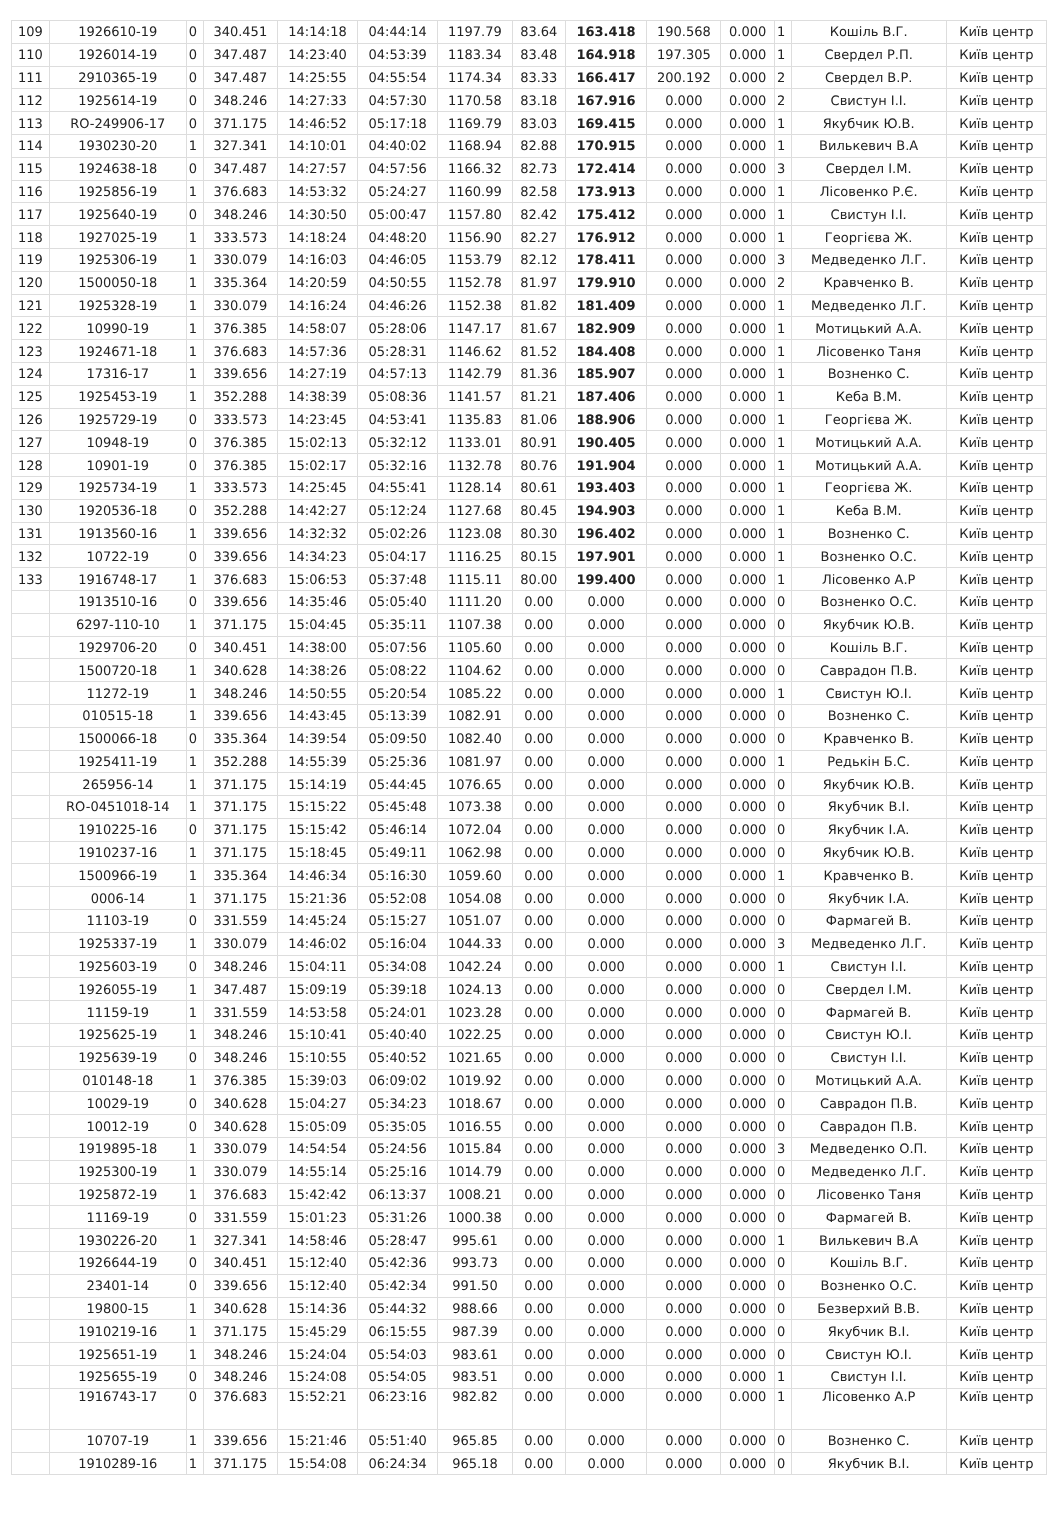| 109 | 1926610-19 | 0 | 340.451 | 14:14:18 | 04:44:14 | 1197.79 | 83.64 | 163.418 | 190.568 | 0.000 | 1 | Кошіль В.Г. | Київ центр |
| 110 | 1926014-19 | 0 | 347.487 | 14:23:40 | 04:53:39 | 1183.34 | 83.48 | 164.918 | 197.305 | 0.000 | 1 | Свердел Р.П. | Київ центр |
| 111 | 2910365-19 | 0 | 347.487 | 14:25:55 | 04:55:54 | 1174.34 | 83.33 | 166.417 | 200.192 | 0.000 | 2 | Свердел В.Р. | Київ центр |
| 112 | 1925614-19 | 0 | 348.246 | 14:27:33 | 04:57:30 | 1170.58 | 83.18 | 167.916 | 0.000 | 0.000 | 2 | Свистун І.І. | Київ центр |
| 113 | RO-249906-17 | 0 | 371.175 | 14:46:52 | 05:17:18 | 1169.79 | 83.03 | 169.415 | 0.000 | 0.000 | 1 | Якубчик Ю.В. | Київ центр |
| 114 | 1930230-20 | 1 | 327.341 | 14:10:01 | 04:40:02 | 1168.94 | 82.88 | 170.915 | 0.000 | 0.000 | 1 | Вилькевич В.А | Київ центр |
| 115 | 1924638-18 | 0 | 347.487 | 14:27:57 | 04:57:56 | 1166.32 | 82.73 | 172.414 | 0.000 | 0.000 | 3 | Свердел І.М. | Київ центр |
| 116 | 1925856-19 | 1 | 376.683 | 14:53:32 | 05:24:27 | 1160.99 | 82.58 | 173.913 | 0.000 | 0.000 | 1 | Лісовенко Р.Є. | Київ центр |
| 117 | 1925640-19 | 0 | 348.246 | 14:30:50 | 05:00:47 | 1157.80 | 82.42 | 175.412 | 0.000 | 0.000 | 1 | Свистун І.І. | Київ центр |
| 118 | 1927025-19 | 1 | 333.573 | 14:18:24 | 04:48:20 | 1156.90 | 82.27 | 176.912 | 0.000 | 0.000 | 1 | Георгієва Ж. | Київ центр |
| 119 | 1925306-19 | 1 | 330.079 | 14:16:03 | 04:46:05 | 1153.79 | 82.12 | 178.411 | 0.000 | 0.000 | 3 | Медведенко Л.Г. | Київ центр |
| 120 | 1500050-18 | 1 | 335.364 | 14:20:59 | 04:50:55 | 1152.78 | 81.97 | 179.910 | 0.000 | 0.000 | 2 | Кравченко В. | Київ центр |
| 121 | 1925328-19 | 1 | 330.079 | 14:16:24 | 04:46:26 | 1152.38 | 81.82 | 181.409 | 0.000 | 0.000 | 1 | Медведенко Л.Г. | Київ центр |
| 122 | 10990-19 | 1 | 376.385 | 14:58:07 | 05:28:06 | 1147.17 | 81.67 | 182.909 | 0.000 | 0.000 | 1 | Мотицький А.А. | Київ центр |
| 123 | 1924671-18 | 1 | 376.683 | 14:57:36 | 05:28:31 | 1146.62 | 81.52 | 184.408 | 0.000 | 0.000 | 1 | Лісовенко Таня | Київ центр |
| 124 | 17316-17 | 1 | 339.656 | 14:27:19 | 04:57:13 | 1142.79 | 81.36 | 185.907 | 0.000 | 0.000 | 1 | Возненко С. | Київ центр |
| 125 | 1925453-19 | 1 | 352.288 | 14:38:39 | 05:08:36 | 1141.57 | 81.21 | 187.406 | 0.000 | 0.000 | 1 | Кеба В.М. | Київ центр |
| 126 | 1925729-19 | 0 | 333.573 | 14:23:45 | 04:53:41 | 1135.83 | 81.06 | 188.906 | 0.000 | 0.000 | 1 | Георгієва Ж. | Київ центр |
| 127 | 10948-19 | 0 | 376.385 | 15:02:13 | 05:32:12 | 1133.01 | 80.91 | 190.405 | 0.000 | 0.000 | 1 | Мотицький А.А. | Київ центр |
| 128 | 10901-19 | 0 | 376.385 | 15:02:17 | 05:32:16 | 1132.78 | 80.76 | 191.904 | 0.000 | 0.000 | 1 | Мотицький А.А. | Київ центр |
| 129 | 1925734-19 | 1 | 333.573 | 14:25:45 | 04:55:41 | 1128.14 | 80.61 | 193.403 | 0.000 | 0.000 | 1 | Георгієва Ж. | Київ центр |
| 130 | 1920536-18 | 0 | 352.288 | 14:42:27 | 05:12:24 | 1127.68 | 80.45 | 194.903 | 0.000 | 0.000 | 1 | Кеба В.М. | Київ центр |
| 131 | 1913560-16 | 1 | 339.656 | 14:32:32 | 05:02:26 | 1123.08 | 80.30 | 196.402 | 0.000 | 0.000 | 1 | Возненко С. | Київ центр |
| 132 | 10722-19 | 0 | 339.656 | 14:34:23 | 05:04:17 | 1116.25 | 80.15 | 197.901 | 0.000 | 0.000 | 1 | Возненко О.С. | Київ центр |
| 133 | 1916748-17 | 1 | 376.683 | 15:06:53 | 05:37:48 | 1115.11 | 80.00 | 199.400 | 0.000 | 0.000 | 1 | Лісовенко А.Р | Київ центр |
| | 1913510-16 | 0 | 339.656 | 14:35:46 | 05:05:40 | 1111.20 | 0.00 | 0.000 | 0.000 | 0.000 | 0 | Возненко О.С. | Київ центр |
| | 6297-110-10 | 1 | 371.175 | 15:04:45 | 05:35:11 | 1107.38 | 0.00 | 0.000 | 0.000 | 0.000 | 0 | Якубчик Ю.В. | Київ центр |
| | 1929706-20 | 0 | 340.451 | 14:38:00 | 05:07:56 | 1105.60 | 0.00 | 0.000 | 0.000 | 0.000 | 0 | Кошіль В.Г. | Київ центр |
| | 1500720-18 | 1 | 340.628 | 14:38:26 | 05:08:22 | 1104.62 | 0.00 | 0.000 | 0.000 | 0.000 | 0 | Саврадон П.В. | Київ центр |
| | 11272-19 | 1 | 348.246 | 14:50:55 | 05:20:54 | 1085.22 | 0.00 | 0.000 | 0.000 | 0.000 | 1 | Свистун Ю.І. | Київ центр |
| | 010515-18 | 1 | 339.656 | 14:43:45 | 05:13:39 | 1082.91 | 0.00 | 0.000 | 0.000 | 0.000 | 0 | Возненко С. | Київ центр |
| | 1500066-18 | 0 | 335.364 | 14:39:54 | 05:09:50 | 1082.40 | 0.00 | 0.000 | 0.000 | 0.000 | 0 | Кравченко В. | Київ центр |
| | 1925411-19 | 1 | 352.288 | 14:55:39 | 05:25:36 | 1081.97 | 0.00 | 0.000 | 0.000 | 0.000 | 1 | Редькін Б.С. | Київ центр |
| | 265956-14 | 1 | 371.175 | 15:14:19 | 05:44:45 | 1076.65 | 0.00 | 0.000 | 0.000 | 0.000 | 0 | Якубчик Ю.В. | Київ центр |
| | RO-0451018-14 | 1 | 371.175 | 15:15:22 | 05:45:48 | 1073.38 | 0.00 | 0.000 | 0.000 | 0.000 | 0 | Якубчик В.І. | Київ центр |
| | 1910225-16 | 0 | 371.175 | 15:15:42 | 05:46:14 | 1072.04 | 0.00 | 0.000 | 0.000 | 0.000 | 0 | Якубчик І.А. | Київ центр |
| | 1910237-16 | 1 | 371.175 | 15:18:45 | 05:49:11 | 1062.98 | 0.00 | 0.000 | 0.000 | 0.000 | 0 | Якубчик Ю.В. | Київ центр |
| | 1500966-19 | 1 | 335.364 | 14:46:34 | 05:16:30 | 1059.60 | 0.00 | 0.000 | 0.000 | 0.000 | 1 | Кравченко В. | Київ центр |
| | 0006-14 | 1 | 371.175 | 15:21:36 | 05:52:08 | 1054.08 | 0.00 | 0.000 | 0.000 | 0.000 | 0 | Якубчик І.А. | Київ центр |
| | 11103-19 | 0 | 331.559 | 14:45:24 | 05:15:27 | 1051.07 | 0.00 | 0.000 | 0.000 | 0.000 | 0 | Фармагей В. | Київ центр |
| | 1925337-19 | 1 | 330.079 | 14:46:02 | 05:16:04 | 1044.33 | 0.00 | 0.000 | 0.000 | 0.000 | 3 | Медведенко Л.Г. | Київ центр |
| | 1925603-19 | 0 | 348.246 | 15:04:11 | 05:34:08 | 1042.24 | 0.00 | 0.000 | 0.000 | 0.000 | 1 | Свистун І.І. | Київ центр |
| | 1926055-19 | 1 | 347.487 | 15:09:19 | 05:39:18 | 1024.13 | 0.00 | 0.000 | 0.000 | 0.000 | 0 | Свердел І.М. | Київ центр |
| | 11159-19 | 1 | 331.559 | 14:53:58 | 05:24:01 | 1023.28 | 0.00 | 0.000 | 0.000 | 0.000 | 0 | Фармагей В. | Київ центр |
| | 1925625-19 | 1 | 348.246 | 15:10:41 | 05:40:40 | 1022.25 | 0.00 | 0.000 | 0.000 | 0.000 | 0 | Свистун Ю.І. | Київ центр |
| | 1925639-19 | 0 | 348.246 | 15:10:55 | 05:40:52 | 1021.65 | 0.00 | 0.000 | 0.000 | 0.000 | 0 | Свистун І.І. | Київ центр |
| | 010148-18 | 1 | 376.385 | 15:39:03 | 06:09:02 | 1019.92 | 0.00 | 0.000 | 0.000 | 0.000 | 0 | Мотицький А.А. | Київ центр |
| | 10029-19 | 0 | 340.628 | 15:04:27 | 05:34:23 | 1018.67 | 0.00 | 0.000 | 0.000 | 0.000 | 0 | Саврадон П.В. | Київ центр |
| | 10012-19 | 0 | 340.628 | 15:05:09 | 05:35:05 | 1016.55 | 0.00 | 0.000 | 0.000 | 0.000 | 0 | Саврадон П.В. | Київ центр |
| | 1919895-18 | 1 | 330.079 | 14:54:54 | 05:24:56 | 1015.84 | 0.00 | 0.000 | 0.000 | 0.000 | 3 | Медведенко О.П. | Київ центр |
| | 1925300-19 | 1 | 330.079 | 14:55:14 | 05:25:16 | 1014.79 | 0.00 | 0.000 | 0.000 | 0.000 | 0 | Медведенко Л.Г. | Київ центр |
| | 1925872-19 | 1 | 376.683 | 15:42:42 | 06:13:37 | 1008.21 | 0.00 | 0.000 | 0.000 | 0.000 | 0 | Лісовенко Таня | Київ центр |
| | 11169-19 | 0 | 331.559 | 15:01:23 | 05:31:26 | 1000.38 | 0.00 | 0.000 | 0.000 | 0.000 | 0 | Фармагей В. | Київ центр |
| | 1930226-20 | 1 | 327.341 | 14:58:46 | 05:28:47 | 995.61 | 0.00 | 0.000 | 0.000 | 0.000 | 1 | Вилькевич В.А | Київ центр |
| | 1926644-19 | 0 | 340.451 | 15:12:40 | 05:42:36 | 993.73 | 0.00 | 0.000 | 0.000 | 0.000 | 0 | Кошіль В.Г. | Київ центр |
| | 23401-14 | 0 | 339.656 | 15:12:40 | 05:42:34 | 991.50 | 0.00 | 0.000 | 0.000 | 0.000 | 0 | Возненко О.С. | Київ центр |
| | 19800-15 | 1 | 340.628 | 15:14:36 | 05:44:32 | 988.66 | 0.00 | 0.000 | 0.000 | 0.000 | 0 | Безверхий В.В. | Київ центр |
| | 1910219-16 | 1 | 371.175 | 15:45:29 | 06:15:55 | 987.39 | 0.00 | 0.000 | 0.000 | 0.000 | 0 | Якубчик В.І. | Київ центр |
| | 1925651-19 | 1 | 348.246 | 15:24:04 | 05:54:03 | 983.61 | 0.00 | 0.000 | 0.000 | 0.000 | 0 | Свистун Ю.І. | Київ центр |
| | 1925655-19 | 0 | 348.246 | 15:24:08 | 05:54:05 | 983.51 | 0.00 | 0.000 | 0.000 | 0.000 | 1 | Свистун І.І. | Київ центр |
| | 1916743-17 | 0 | 376.683 | 15:52:21 | 06:23:16 | 982.82 | 0.00 | 0.000 | 0.000 | 0.000 | 1 | Лісовенко А.Р | Київ центр |
| | 10707-19 | 1 | 339.656 | 15:21:46 | 05:51:40 | 965.85 | 0.00 | 0.000 | 0.000 | 0.000 | 0 | Возненко С. | Київ центр |
| | 1910289-16 | 1 | 371.175 | 15:54:08 | 06:24:34 | 965.18 | 0.00 | 0.000 | 0.000 | 0.000 | 0 | Якубчик В.І. | Київ центр |